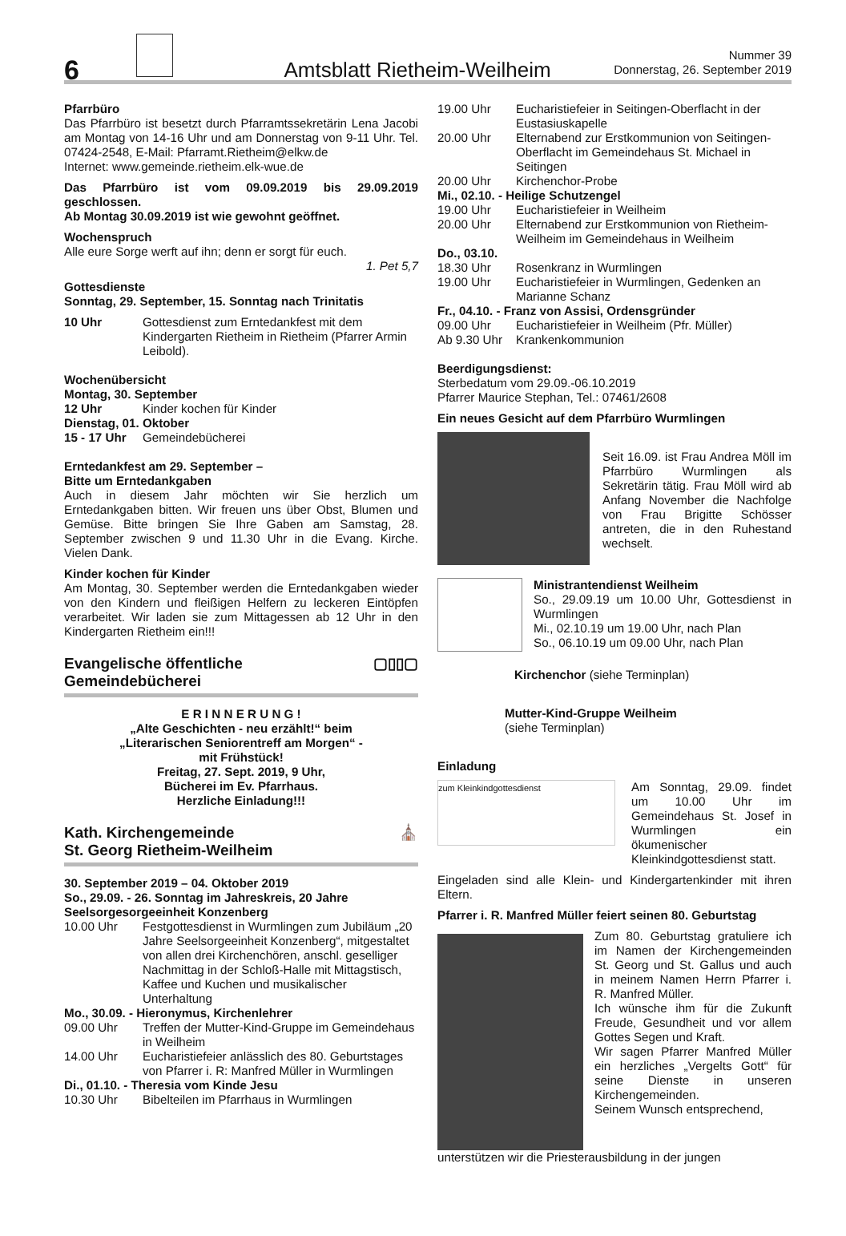6
Amtsblatt Rietheim-Weilheim
Nummer 39
Donnerstag, 26. September 2019
Pfarrbüro
Das Pfarrbüro ist besetzt durch Pfarramtssekretärin Lena Jacobi am Montag von 14-16 Uhr und am Donnerstag von 9-11 Uhr. Tel. 07424-2548, E-Mail: Pfarramt.Rietheim@elkw.de
Internet: www.gemeinde.rietheim.elk-wue.de
Das Pfarrbüro ist vom 09.09.2019 bis 29.09.2019 geschlossen.
Ab Montag 30.09.2019 ist wie gewohnt geöffnet.
Wochenspruch
Alle eure Sorge werft auf ihn; denn er sorgt für euch.
1. Pet 5,7
Gottesdienste
Sonntag, 29. September, 15. Sonntag nach Trinitatis
10 Uhr Gottesdienst zum Erntedankfest mit dem Kindergarten Rietheim in Rietheim (Pfarrer Armin Leibold).
Wochenübersicht
Montag, 30. September
12 Uhr Kinder kochen für Kinder
Dienstag, 01. Oktober
15 - 17 Uhr Gemeindebücherei
Erntedankfest am 29. September –
Bitte um Erntedankgaben
Auch in diesem Jahr möchten wir Sie herzlich um Erntedankgaben bitten. Wir freuen uns über Obst, Blumen und Gemüse. Bitte bringen Sie Ihre Gaben am Samstag, 28. September zwischen 9 und 11.30 Uhr in die Evang. Kirche. Vielen Dank.
Kinder kochen für Kinder
Am Montag, 30. September werden die Erntedankgaben wieder von den Kindern und fleißigen Helfern zu leckeren Eintöpfen verarbeitet. Wir laden sie zum Mittagessen ab 12 Uhr in den Kindergarten Rietheim ein!!!
Evangelische öffentliche
Gemeindebücherei ▢▯▯▢
E R I N N E R U N G !
„Alte Geschichten - neu erzählt!“ beim
„Literarischen Seniorentreff am Morgen“ -
mit Frühstück!
Freitag, 27. Sept. 2019, 9 Uhr,
Bücherei im Ev. Pfarrhaus.
Herzliche Einladung!!!
Kath. Kirchengemeinde
St. Georg Rietheim-Weilheim ⛪
30. September 2019 – 04. Oktober 2019
So., 29.09. - 26. Sonntag im Jahreskreis, 20 Jahre Seelsorgesorgeeinheit Konzenberg
10.00 Uhr Festgottesdienst in Wurmlingen zum Jubiläum „20 Jahre Seelsorgeeinheit Konzenberg“, mitgestaltet von allen drei Kirchenchören, anschl. geselliger Nachmittag in der Schloß-Halle mit Mittagstisch, Kaffee und Kuchen und musikalischer Unterhaltung
Mo., 30.09. - Hieronymus, Kirchenlehrer
09.00 Uhr Treffen der Mutter-Kind-Gruppe im Gemeindehaus in Weilheim
14.00 Uhr Eucharistiefeier anlässlich des 80. Geburtstages von Pfarrer i. R: Manfred Müller in Wurmlingen
Di., 01.10. - Theresia vom Kinde Jesu
10.30 Uhr Bibelteilen im Pfarrhaus in Wurmlingen
19.00 Uhr Eucharistiefeier in Seitingen-Oberflacht in der Eustasiuskapelle
20.00 Uhr Elternabend zur Erstkommunion von Seitingen-Oberflacht im Gemeindehaus St. Michael in Seitingen
20.00 Uhr Kirchenchor-Probe
Mi., 02.10. - Heilige Schutzengel
19.00 Uhr Eucharistiefeier in Weilheim
20.00 Uhr Elternabend zur Erstkommunion von Rietheim-Weilheim im Gemeindehaus in Weilheim
Do., 03.10.
18.30 Uhr Rosenkranz in Wurmlingen
19.00 Uhr Eucharistiefeier in Wurmlingen, Gedenken an Marianne Schanz
Fr., 04.10. - Franz von Assisi, Ordensgründer
09.00 Uhr Eucharistiefeier in Weilheim (Pfr. Müller)
Ab 9.30 Uhr Krankenkommunion
Beerdigungsdienst:
Sterbedatum vom 29.09.-06.10.2019
Pfarrer Maurice Stephan, Tel.: 07461/2608
Ein neues Gesicht auf dem Pfarrbüro Wurmlingen
Seit 16.09. ist Frau Andrea Möll im Pfarrbüro Wurmlingen als Sekretärin tätig. Frau Möll wird ab Anfang November die Nachfolge von Frau Brigitte Schösser antreten, die in den Ruhestand wechselt.
Ministrantendienst Weilheim
So., 29.09.19 um 10.00 Uhr, Gottesdienst in Wurmlingen
Mi., 02.10.19 um 19.00 Uhr, nach Plan
So., 06.10.19 um 09.00 Uhr, nach Plan
Kirchenchor (siehe Terminplan)
Mutter-Kind-Gruppe Weilheim
(siehe Terminplan)
Einladung
zum Kleinkindgottesdienst
Am Sonntag, 29.09. findet um 10.00 Uhr im Gemeindehaus St. Josef in Wurmlingen ein ökumenischer Kleinkindgottesdienst statt.
Eingeladen sind alle Klein- und Kindergartenkinder mit ihren Eltern.
Pfarrer i. R. Manfred Müller feiert seinen 80. Geburtstag
Zum 80. Geburtstag gratuliere ich im Namen der Kirchengemeinden St. Georg und St. Gallus und auch in meinem Namen Herrn Pfarrer i. R. Manfred Müller.
Ich wünsche ihm für die Zukunft Freude, Gesundheit und vor allem Gottes Segen und Kraft.
Wir sagen Pfarrer Manfred Müller ein herzliches „Vergelts Gott“ für seine Dienste in unseren Kirchengemeinden.
Seinem Wunsch entsprechend,
unterstützen wir die Priesterausbildung in der jungen